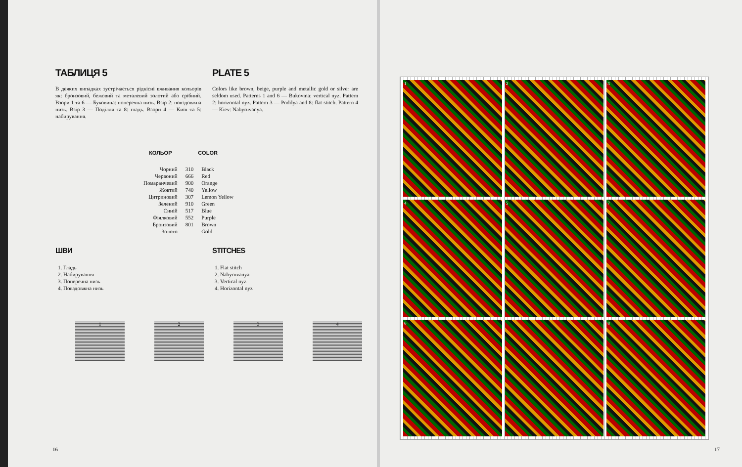ТАБЛИЦЯ 5
В деяких випадках зустрічається рідкісні вживання кольорів як: бронзовий, бежовий та металевий золотий або срібний. Взори 1 та 6 — Буковина: поперечна низь. Взір 2: повздовжна низь. Взір 3 — Поділля та 8: гладь. Взори 4 — Київ та 5: набирування.
PLATE 5
Colors like brown, beige, purple and metallic gold or silver are seldom used. Patterns 1 and 6 — Bukovina: vertical nyz. Pattern 2: horizontal nyz. Pattern 3 — Podilya and 8: flat stitch. Pattern 4 — Kiev: Nabyruvanya.
| КОЛЬОР | | COLOR |
| --- | --- | --- |
| Чорний | 310 | Black |
| Червоний | 666 | Red |
| Помаранчевий | 900 | Orange |
| Жовтий | 740 | Yellow |
| Цитриновий | 307 | Lemon Yellow |
| Зелений | 910 | Green |
| Синій | 517 | Blue |
| Фіялковий | 552 | Purple |
| Бронзовий | 801 | Brown |
| Золото | | Gold |
ШВИ
1. Гладь
2. Набирування
3. Поперечна низь
4. Повздовжна низь
STITCHES
1. Flat stitch
2. Nabyruvanya
3. Vertical nyz
4. Horizontal nyz
1 2 3 4
16
1
2
3
4
5
7
6
8
17